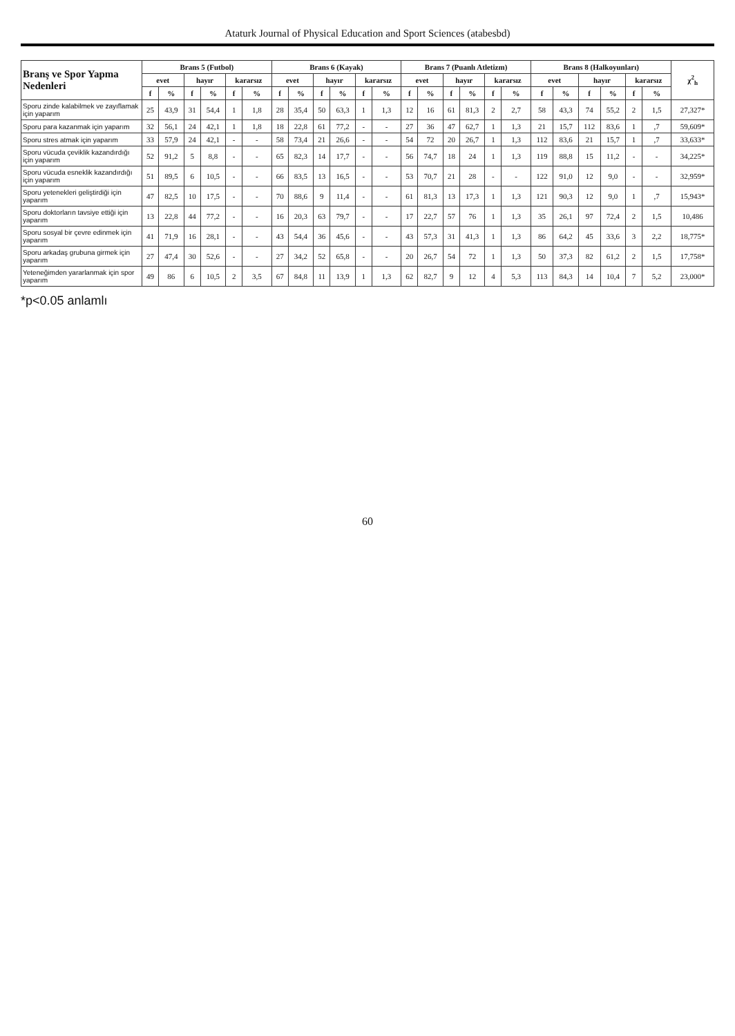Ataturk Journal of Physical Education and Sport Sciences (atabesbd)
| Branş ve Spor Yapma Nedenleri | Brans 5 (Futbol) | | | | | | Brans 6 (Kayak) | | | | | | Brans 7 (Puanlı Atletizm) | | | | | | Brans 8 (Halkoyunları) | | | | | | χ<sup>2</sup><sub>h</sub> |
| --- | --- | --- | --- | --- | --- | --- | --- | --- | --- | --- | --- | --- | --- | --- | --- | --- | --- | --- | --- | --- | --- | --- | --- | --- | --- |
| | evet | | hayır | | kararsız | | evet | | hayır | | kararsız | | evet | | hayır | | kararsız | | evet | | hayır | | kararsız | | |
| | f | % | f | % | f | % | f | % | f | % | f | % | f | % | f | % | f | % | f | % | f | % | f | % | |
| Sporu zinde kalabilmek ve zayıflamak için yaparım | 25 | 43,9 | 31 | 54,4 | 1 | 1,8 | 28 | 35,4 | 50 | 63,3 | 1 | 1,3 | 12 | 16 | 61 | 81,3 | 2 | 2,7 | 58 | 43,3 | 74 | 55,2 | 2 | 1,5 | 27,327* |
| Sporu para kazanmak için yaparım | 32 | 56,1 | 24 | 42,1 | 1 | 1,8 | 18 | 22,8 | 61 | 77,2 | - | - | 27 | 36 | 47 | 62,7 | 1 | 1,3 | 21 | 15,7 | 112 | 83,6 | 1 | ,7 | 59,609* |
| Sporu stres atmak için yaparım | 33 | 57,9 | 24 | 42,1 | - | - | 58 | 73,4 | 21 | 26,6 | - | - | 54 | 72 | 20 | 26,7 | 1 | 1,3 | 112 | 83,6 | 21 | 15,7 | 1 | ,7 | 33,633* |
| Sporu vücuda çeviklik kazandırdığı için yaparım | 52 | 91,2 | 5 | 8,8 | - | - | 65 | 82,3 | 14 | 17,7 | - | - | 56 | 74,7 | 18 | 24 | 1 | 1,3 | 119 | 88,8 | 15 | 11,2 | - | - | 34,225* |
| Sporu vücuda esneklik kazandırdığı için yaparım | 51 | 89,5 | 6 | 10,5 | - | - | 66 | 83,5 | 13 | 16,5 | - | - | 53 | 70,7 | 21 | 28 | - | - | 122 | 91,0 | 12 | 9,0 | - | - | 32,959* |
| Sporu yetenekleri geliştirdiği için yaparım | 47 | 82,5 | 10 | 17,5 | - | - | 70 | 88,6 | 9 | 11,4 | - | - | 61 | 81,3 | 13 | 17,3 | 1 | 1,3 | 121 | 90,3 | 12 | 9,0 | 1 | ,7 | 15,943* |
| Sporu doktorların tavsiye ettiği için yaparım | 13 | 22,8 | 44 | 77,2 | - | - | 16 | 20,3 | 63 | 79,7 | - | - | 17 | 22,7 | 57 | 76 | 1 | 1,3 | 35 | 26,1 | 97 | 72,4 | 2 | 1,5 | 10,486 |
| Sporu sosyal bir çevre edinmek için yaparım | 41 | 71,9 | 16 | 28,1 | - | - | 43 | 54,4 | 36 | 45,6 | - | - | 43 | 57,3 | 31 | 41,3 | 1 | 1,3 | 86 | 64,2 | 45 | 33,6 | 3 | 2,2 | 18,775* |
| Sporu arkadaş grubuna girmek için yaparım | 27 | 47,4 | 30 | 52,6 | - | - | 27 | 34,2 | 52 | 65,8 | - | - | 20 | 26,7 | 54 | 72 | 1 | 1,3 | 50 | 37,3 | 82 | 61,2 | 2 | 1,5 | 17,758* |
| Yeteneğimden yararlanmak için spor yaparım | 49 | 86 | 6 | 10,5 | 2 | 3,5 | 67 | 84,8 | 11 | 13,9 | 1 | 1,3 | 62 | 82,7 | 9 | 12 | 4 | 5,3 | 113 | 84,3 | 14 | 10,4 | 7 | 5,2 | 23,000* |
*p<0.05 anlamlı
60